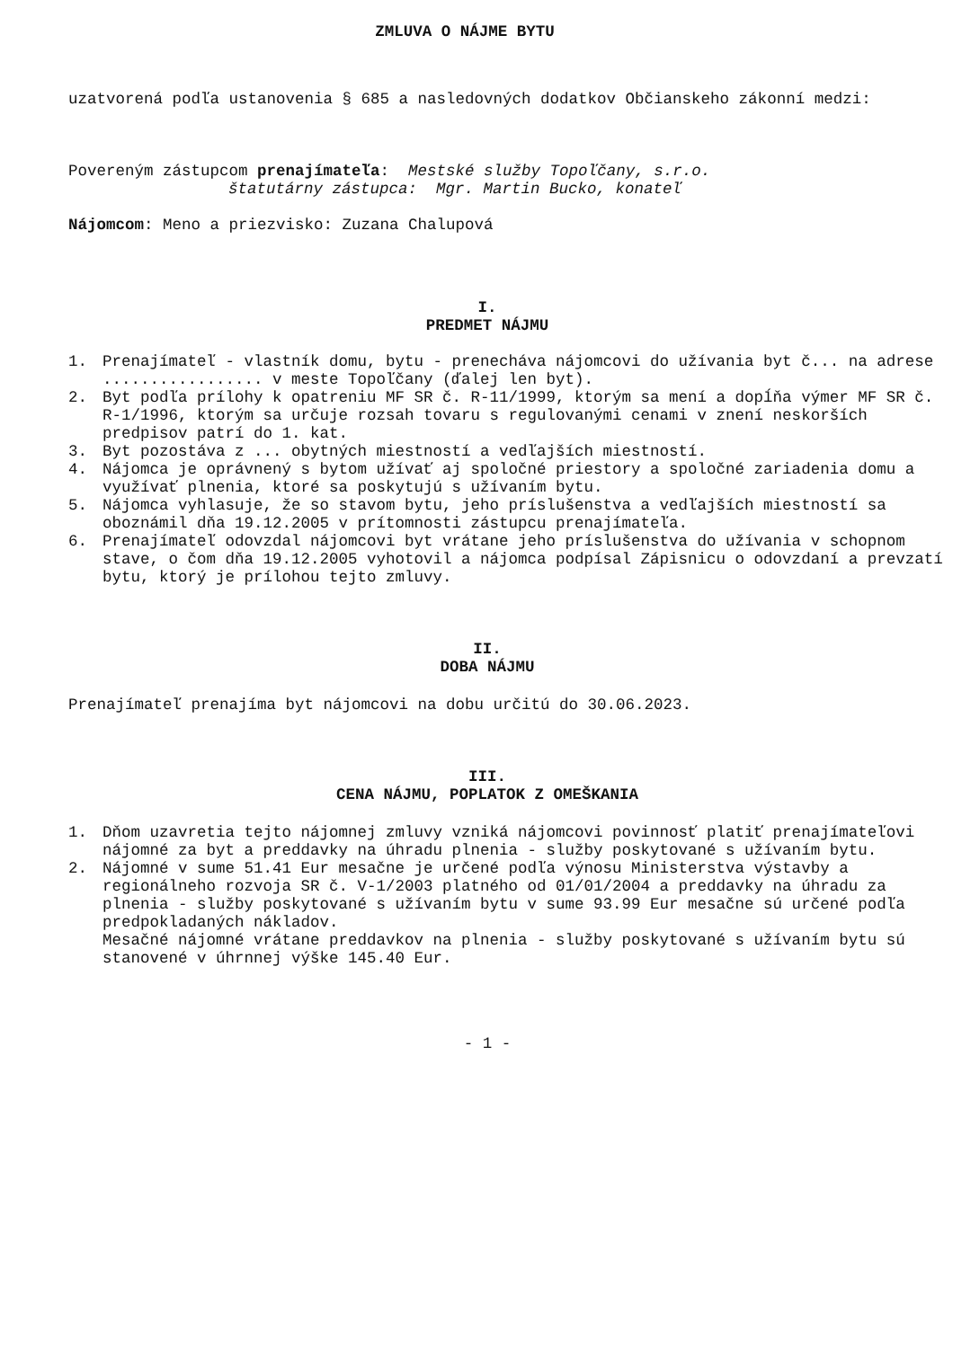ZMLUVA O NÁJME BYTU
uzatvorená podľa ustanovenia § 685 a nasledovných dodatkov Občianskeho zákonní medzi:
Povereným zástupcom prenajímateľa: Mestské služby Topoľčany, s.r.o.
štatutárny zástupca: Mgr. Martin Bucko, konateľ
Nájomcom: Meno a priezvisko: Zuzana Chalupová
I.
PREDMET NÁJMU
1. Prenajímateľ - vlastník domu, bytu - prenecháva nájomcovi do užívania byt č... na adrese ................. v meste Topoľčany (ďalej len byt).
2. Byt podľa prílohy k opatreniu MF SR č. R-11/1999, ktorým sa mení a dopĺňa výmer MF SR č. R-1/1996, ktorým sa určuje rozsah tovaru s regulovanými cenami v znení neskorších predpisov patrí do 1. kat.
3. Byt pozostáva z ... obytných miestností a vedľajších miestností.
4. Nájomca je oprávnený s bytom užívať aj spoločné priestory a spoločné zariadenia domu a využívať plnenia, ktoré sa poskytujú s užívaním bytu.
5. Nájomca vyhlasuje, že so stavom bytu, jeho príslušenstva a vedľajších miestností sa oboznámil dňa 19.12.2005 v prítomnosti zástupcu prenajímateľa.
6. Prenajímateľ odovzdal nájomcovi byt vrátane jeho príslušenstva do užívania v schopnom stave, o čom dňa 19.12.2005 vyhotovil a nájomca podpísal Zápisnicu o odovzdaní a prevzatí bytu, ktorý je prílohou tejto zmluvy.
II.
DOBA NÁJMU
Prenajímateľ prenajíma byt nájomcovi na dobu určitú do 30.06.2023.
III.
CENA NÁJMU, POPLATOK Z OMEŠKANIA
1. Dňom uzavretia tejto nájomnej zmluvy vzniká nájomcovi povinnosť platiť prenajímateľovi nájomné za byt a preddavky na úhradu plnenia - služby poskytované s užívaním bytu.
2. Nájomné v sume 51.41 Eur mesačne je určené podľa výnosu Ministerstva výstavby a regionálneho rozvoja SR č. V-1/2003 platného od 01/01/2004 a preddavky na úhradu za plnenia - služby poskytované s užívaním bytu v sume 93.99 Eur mesačne sú určené podľa predpokladaných nákladov.
Mesačné nájomné vrátane preddavkov na plnenia - služby poskytované s užívaním bytu sú stanovené v úhrnnej výške 145.40 Eur.
- 1 -